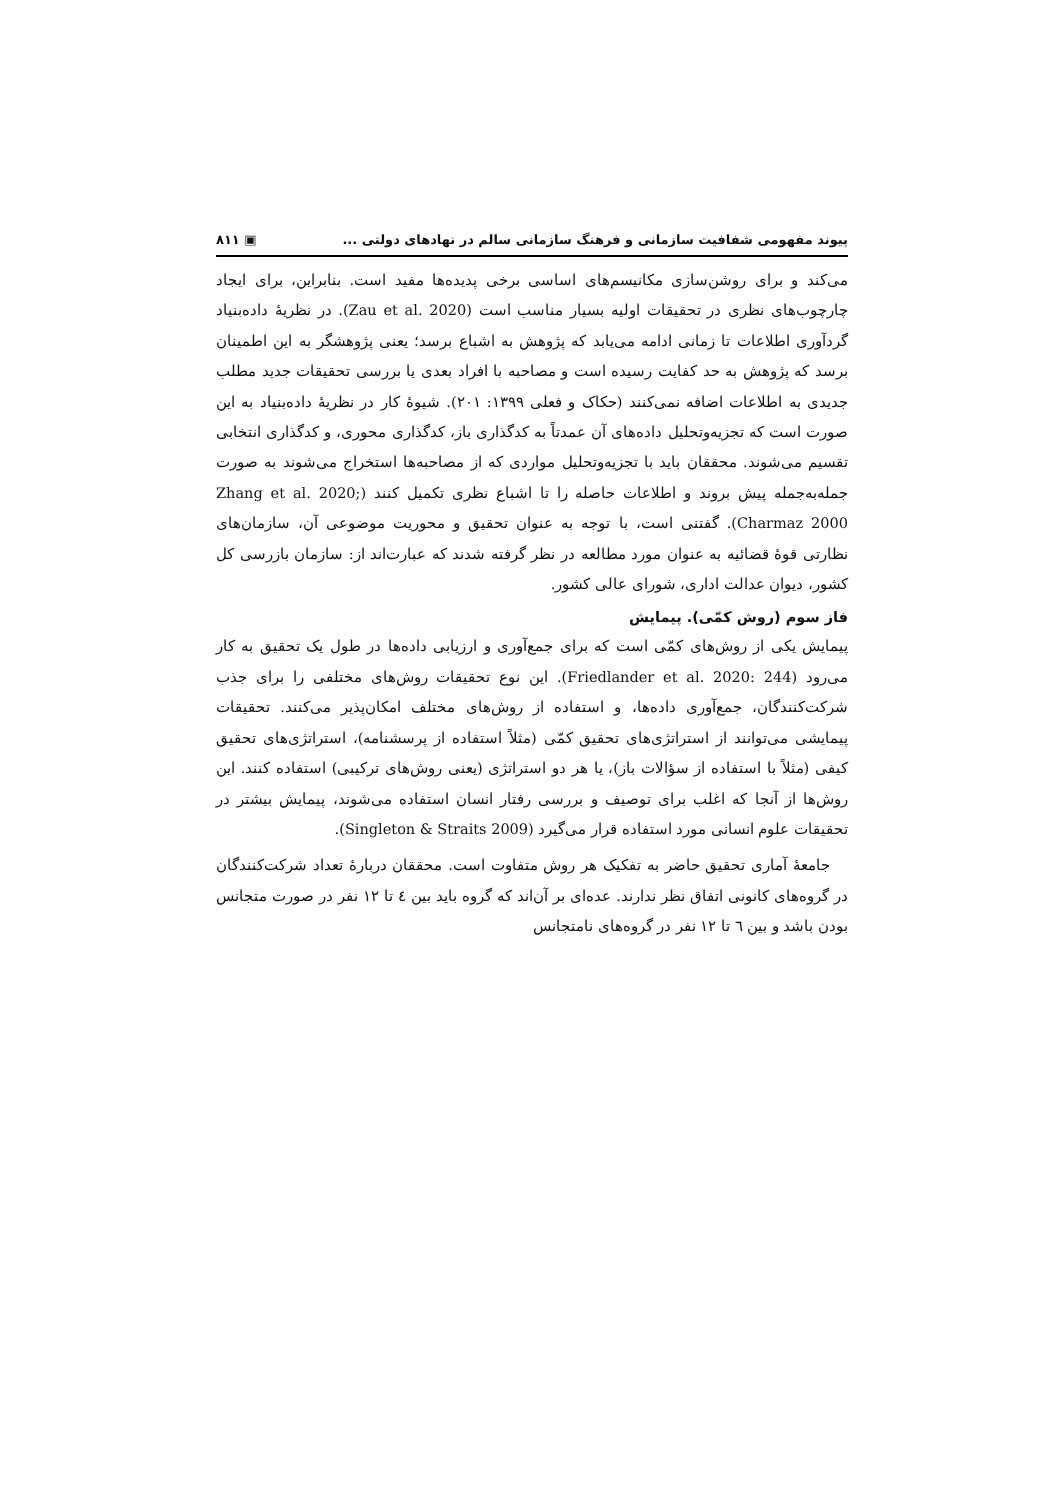پیوند مفهومی شفافیت سازمانی و فرهنگ سازمانی سالم در نهادهای دولتی ... ▣ ۸۱۱
می‌کند و برای روشن‌سازی مکانیسم‌های اساسی برخی پدیده‌ها مفید است. بنابراین، برای ایجاد چارچوب‌های نظری در تحقیقات اولیه بسیار مناسب است (Zau et al. 2020). در نظریهٔ داده‌بنیاد گردآوری اطلاعات تا زمانی ادامه می‌یابد که پژوهش به اشباع برسد؛ یعنی پژوهشگر به این اطمینان برسد که پژوهش به حد کفایت رسیده است و مصاحبه با افراد بعدی یا بررسی تحقیقات جدید مطلب جدیدی به اطلاعات اضافه نمی‌کنند (حکاک و فعلی ۱۳۹۹: ۲۰۱). شیوهٔ کار در نظریهٔ داده‌بنیاد به این صورت است که تجزیه‌وتحلیل داده‌های آن عمدتاً به کدگذاری باز، کدگذاری محوری، و کدگذاری انتخابی تقسیم می‌شوند. محققان باید با تجزیه‌وتحلیل مواردی که از مصاحبه‌ها استخراج می‌شوند به صورت جمله‌به‌جمله پیش بروند و اطلاعات حاصله را تا اشباع نظری تکمیل کنند (Zhang et al. 2020; Charmaz 2000). گفتنی است، با توجه به عنوان تحقیق و محوریت موضوعی آن، سازمان‌های نظارتی قوهٔ قضائیه به عنوان مورد مطالعه در نظر گرفته شدند که عبارت‌اند از: سازمان بازرسی کل کشور، دیوان عدالت اداری، شورای عالی کشور.
فاز سوم (روش کمّی). پیمایش
پیمایش یکی از روش‌های کمّی است که برای جمع‌آوری و ارزیابی داده‌ها در طول یک تحقیق به کار می‌رود (Friedlander et al. 2020: 244). این نوع تحقیقات روش‌های مختلفی را برای جذب شرکت‌کنندگان، جمع‌آوری داده‌ها، و استفاده از روش‌های مختلف امکان‌پذیر می‌کنند. تحقیقات پیمایشی می‌توانند از استراتژی‌های تحقیق کمّی (مثلاً استفاده از پرسشنامه)، استراتژی‌های تحقیق کیفی (مثلاً با استفاده از سؤالات باز)، یا هر دو استراتژی (یعنی روش‌های ترکیبی) استفاده کنند. این روش‌ها از آنجا که اغلب برای توصیف و بررسی رفتار انسان استفاده می‌شوند، پیمایش بیشتر در تحقیقات علوم انسانی مورد استفاده قرار می‌گیرد (Singleton & Straits 2009).
جامعهٔ آماری تحقیق حاضر به تفکیک هر روش متفاوت است. محققان دربارهٔ تعداد شرکت‌کنندگان در گروه‌های کانونی اتفاق نظر ندارند. عده‌ای بر آن‌اند که گروه باید بین ٤ تا ۱۲ نفر در صورت متجانس بودن باشد و بین ٦ تا ۱۲ نفر در گروه‌های نامتجانس